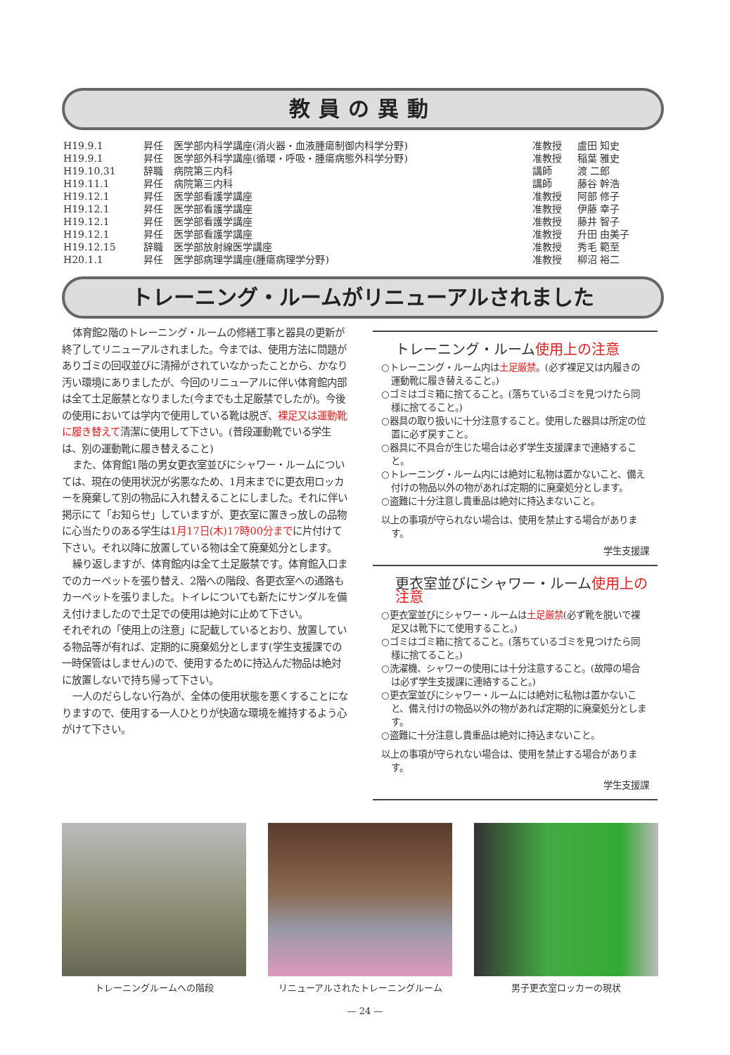教員の異動
| H19.9.1 | 昇任 | 医学部内科学講座(消火器・血液腫瘍制御内科学分野) | 准教授 | 盧田 知史 |
| H19.9.1 | 昇任 | 医学部外科学講座(循環・呼吸・腫瘍病態外科学分野) | 准教授 | 稲葉 雅史 |
| H19.10.31 | 辞職 | 病院第三内科 | 講師 | 渡 二郎 |
| H19.11.1 | 昇任 | 病院第三内科 | 講師 | 藤谷 幹浩 |
| H19.12.1 | 昇任 | 医学部看護学講座 | 准教授 | 阿部 修子 |
| H19.12.1 | 昇任 | 医学部看護学講座 | 准教授 | 伊藤 幸子 |
| H19.12.1 | 昇任 | 医学部看護学講座 | 准教授 | 藤井 智子 |
| H19.12.1 | 昇任 | 医学部看護学講座 | 准教授 | 升田 由美子 |
| H19.12.15 | 辞職 | 医学部放射線医学講座 | 准教授 | 秀毛 範至 |
| H20.1.1 | 昇任 | 医学部病理学講座(腫瘍病理学分野) | 准教授 | 柳沼 裕二 |
トレーニング・ルームがリニューアルされました
体育館2階のトレーニング・ルームの修繕工事と器具の更新が終了してリニューアルされました。今までは、使用方法に問題がありゴミの回収並びに清掃がされていなかったことから、かなり汚い環境にありましたが、今回のリニューアルに伴い体育館内部は全て土足厳禁となりました(今までも土足厳禁でしたが)。今後の使用においては学内で使用している靴は脱ぎ、裸足又は運動靴に履き替えて清潔に使用して下さい。(普段運動靴でいる学生は、別の運動靴に履き替えること)
また、体育館1階の男女更衣室並びにシャワー・ルームについては、現在の使用状況が劣悪なため、1月末までに更衣用ロッカーを廃棄して別の物品に入れ替えることにしました。それに伴い掲示にて「お知らせ」していますが、更衣室に置きっ放しの品物に心当たりのある学生は1月17日(木)17時00分までに片付けて下さい。それ以降に放置している物は全て廃棄処分とします。
繰り返しますが、体育館内は全て土足厳禁です。体育館入口までのカーペットを張り替え、2階への階段、各更衣室への通路もカーペットを張りました。トイレについても新たにサンダルを備え付けましたので土足での使用は絶対に止めて下さい。
それぞれの「使用上の注意」に記載しているとおり、放置している物品等が有れば、定期的に廃棄処分とします(学生支援課での一時保管はしません)ので、使用するために持込んだ物品は絶対に放置しないで持ち帰って下さい。
一人のだらしない行為が、全体の使用状態を悪くすることになりますので、使用する一人ひとりが快適な環境を維持するよう心がけて下さい。
トレーニング・ルーム使用上の注意
○トレーニング・ルーム内は土足厳禁。(必ず裸足又は内履きの運動靴に履き替えること。)
○ゴミはゴミ箱に捨てること。(落ちているゴミを見つけたら同様に捨てること。)
○器具の取り扱いに十分注意すること。使用した器具は所定の位置に必ず戻すこと。
○器具に不具合が生じた場合は必ず学生支援課まで連絡すること。
○トレーニング・ルーム内には絶対に私物は置かないこと、備え付けの物品以外の物があれば定期的に廃棄処分とします。
○盗難に十分注意し貴重品は絶対に持込まないこと。
以上の事項が守られない場合は、使用を禁止する場合があります。
学生支援課
更衣室並びにシャワー・ルーム使用上の注意
○更衣室並びにシャワー・ルームは土足厳禁(必ず靴を脱いで裸足又は靴下にて使用すること。)
○ゴミはゴミ箱に捨てること。(落ちているゴミを見つけたら同様に捨てること。)
○洗濯機、シャワーの使用には十分注意すること。(故障の場合は必ず学生支援課に連絡すること。)
○更衣室並びにシャワー・ルームには絶対に私物は置かないこと、備え付けの物品以外の物があれば定期的に廃棄処分とします。
○盗難に十分注意し貴重品は絶対に持込まないこと。
以上の事項が守られない場合は、使用を禁止する場合があります。
学生支援課
トレーニングルームへの階段 リニューアルされたトレーニングルーム 男子更衣室ロッカーの現状
— 24 —